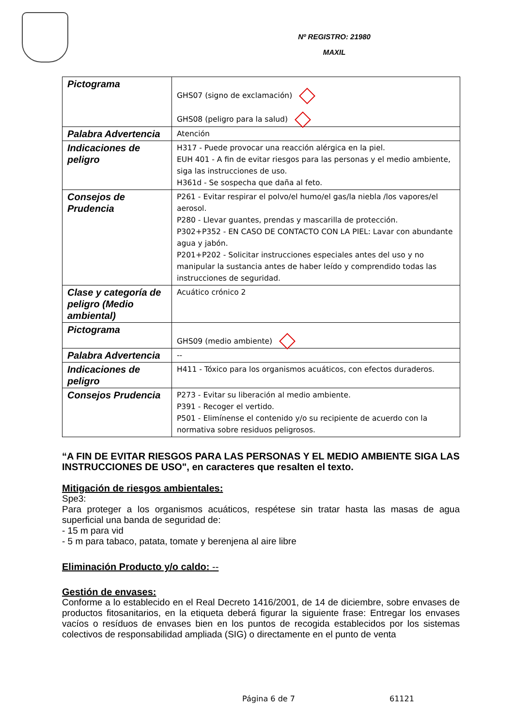Nº REGISTRO: 21980
MAXIL
| Pictograma | GHS07 (signo de exclamación) GHS08 (peligro para la salud) |
| Palabra Advertencia | Atención |
| Indicaciones de peligro | H317 - Puede provocar una reacción alérgica en la piel. EUH 401 - A fin de evitar riesgos para las personas y el medio ambiente, siga las instrucciones de uso. H361d - Se sospecha que daña al feto. |
| Consejos de Prudencia | P261 - Evitar respirar el polvo/el humo/el gas/la niebla /los vapores/el aerosol. P280 - Llevar guantes, prendas y mascarilla de protección. P302+P352 - EN CASO DE CONTACTO CON LA PIEL: Lavar con abundante agua y jabón. P201+P202 - Solicitar instrucciones especiales antes del uso y no manipular la sustancia antes de haber leído y comprendido todas las instrucciones de seguridad. |
| Clase y categoría de peligro (Medio ambiental) | Acuático crónico 2 |
| Pictograma | GHS09 (medio ambiente) |
| Palabra Advertencia | -- |
| Indicaciones de peligro | H411 - Tóxico para los organismos acuáticos, con efectos duraderos. |
| Consejos Prudencia | P273 - Evitar su liberación al medio ambiente. P391 - Recoger el vertido. P501 - Elimínense el contenido y/o su recipiente de acuerdo con la normativa sobre residuos peligrosos. |
“A FIN DE EVITAR RIESGOS PARA LAS PERSONAS Y EL MEDIO AMBIENTE SIGA LAS INSTRUCCIONES DE USO", en caracteres que resalten el texto.
Mitigación de riesgos ambientales:
Spe3:
Para proteger a los organismos acuáticos, respétese sin tratar hasta las masas de agua superficial una banda de seguridad de:
- 15 m para vid
- 5 m para tabaco, patata, tomate y berenjena al aire libre
Eliminación Producto y/o caldo: --
Gestión de envases:
Conforme a lo establecido en el Real Decreto 1416/2001, de 14 de diciembre, sobre envases de productos fitosanitarios, en la etiqueta deberá figurar la siguiente frase: Entregar los envases vacíos o resíduos de envases bien en los puntos de recogida establecidos por los sistemas colectivos de responsabilidad ampliada (SIG) o directamente en el punto de venta
Página 6 de 7 61121